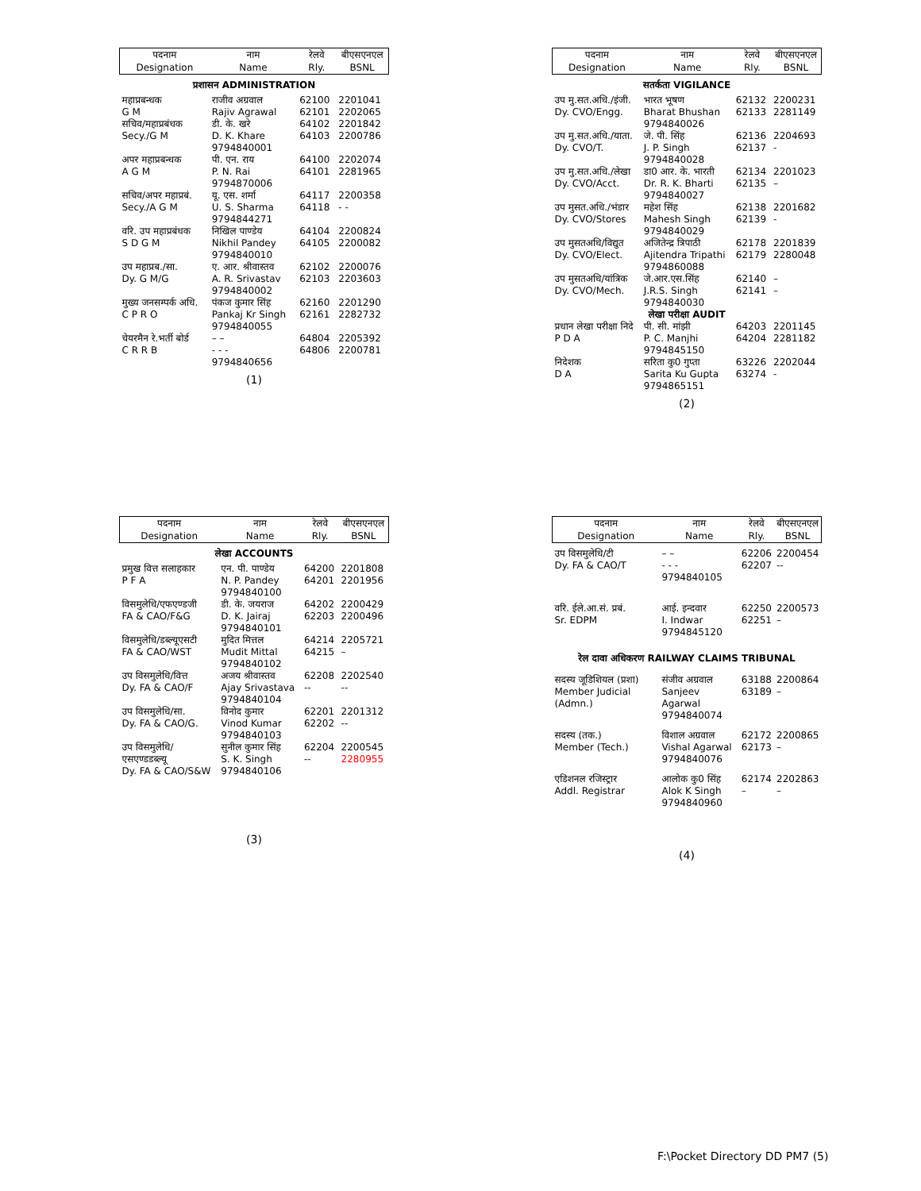| पदनाम Designation | नाम Name | रेलवे Rly. | बीएसएनएल BSNL |
| --- | --- | --- | --- |
| प्रशासन ADMINISTRATION | | | |
| महाप्रबन्धक G M | राजीव अग्रवाल Rajiv Agrawal | 62100 62101 | 2201041 2202065 |
| सचिव/महाप्रबंधक Secy./G M | डी. के. खरे D. K. Khare 9794840001 | 64102 64103 | 2201842 2200786 |
| अपर महाप्रबन्धक A G M | पी. एन. राय P. N. Rai 9794870006 | 64100 64101 | 2202074 2281965 |
| सचिव/अपर महाप्रबं. Secy./A G M | यू. एस. शर्मा U. S. Sharma 9794844271 | 64117 64118 | 2200358 - - |
| वरि. उप महाप्रबंधक S D G M | निखिल पाण्डेय Nikhil Pandey 9794840010 | 64104 64105 | 2200824 2200082 |
| उप महाप्रब./सा. Dy. G M/G | ए. आर. श्रीवास्तव A. R. Srivastav 9794840002 | 62102 62103 | 2200076 2203603 |
| मुख्य जनसम्पर्क अधि. C P R O | पंकज कुमार सिंह Pankaj Kr Singh 9794840055 | 62160 62161 | 2201290 2282732 |
| चेयरमैन रे.भर्ती बोर्ड C R R B | – – - - - 9794840656 | 64804 64806 | 2205392 2200781 |
(1)
| पदनाम Designation | नाम Name | रेलवे Rly. | बीएसएनएल BSNL |
| --- | --- | --- | --- |
| सतर्कता VIGILANCE | | | |
| उप मु.सत.अधि./इंजी. Dy. CVO/Engg. | भारत भूषण Bharat Bhushan 9794840026 | 62132 62133 | 2200231 2281149 |
| उप मु.सत.अधि./याता. Dy. CVO/T. | जे. पी. सिंह J. P. Singh 9794840028 | 62136 62137 | 2204693 - |
| उप मु.सत.अधि./लेखा Dy. CVO/Acct. | डा0 आर. के. भारती Dr. R. K. Bharti 9794840027 | 62134 62135 | 2201023 – |
| उप मुसत.अधि./भंडार Dy. CVO/Stores | महेश सिंह Mahesh Singh 9794840029 | 62138 62139 | 2201682 - |
| उप मुसतअधि/विद्युत Dy. CVO/Elect. | अजितेन्द्र त्रिपाठी Ajitendra Tripathi 9794860088 | 62178 62179 | 2201839 2280048 |
| उप मुसतअधि/यांत्रिक Dy. CVO/Mech. | जे.आर.एस.सिंह J.R.S. Singh 9794840030 | 62140 62141 | – – |
| लेखा परीक्षा AUDIT | | | |
| प्रधान लेखा परीक्षा निदे P D A | पी. सी. मांझी P. C. Manjhi 9794845150 | 64203 64204 | 2201145 2281182 |
| निदेशक D A | सरिता कु0 गुप्ता Sarita Ku Gupta 9794865151 | 63226 63274 | 2202044 - |
(2)
| पदनाम Designation | नाम Name | रेलवे Rly. | बीएसएनएल BSNL |
| --- | --- | --- | --- |
| लेखा ACCOUNTS | | | |
| प्रमुख वित्त सलाहकार P F A | एन. पी. पाण्डेय N. P. Pandey 9794840100 | 64200 64201 | 2201808 2201956 |
| विसमुलेधि/एफएण्डजी FA & CAO/F&G | डी. के. जयराज D. K. Jairaj 9794840101 | 64202 62203 | 2200429 2200496 |
| विसमुलेधि/डब्ल्यूएसटी FA & CAO/WST | मुदित मित्तल Mudit Mittal 9794840102 | 64214 64215 | 2205721 – |
| उप विसमुलेधि/वित्त Dy. FA & CAO/F | अजय श्रीवास्तव Ajay Srivastava 9794840104 | 62208 -- | 2202540 -- |
| उप विसमुलेधि/सा. Dy. FA & CAO/G. | विनोद कुमार Vinod Kumar 9794840103 | 62201 62202 | 2201312 -- |
| उप विसमुलेधि/ एसएण्डडब्ल्यू Dy. FA & CAO/S&W | सुनील कुमार सिंह S. K. Singh 9794840106 | 62204 -- | 2200545 2280955 |
(3)
| पदनाम Designation | नाम Name | रेलवे Rly. | बीएसएनएल BSNL |
| --- | --- | --- | --- |
| उप विसमुलेधि/टी Dy. FA & CAO/T | – – - - - 9794840105 | 62206 62207 | 2200454 -- |
| वरि. ईले.आ.सं. प्रबं. Sr. EDPM | आई. इन्दवार I. Indwar 9794845120 | 62250 62251 | 2200573 – |
| रेल दावा अधिकरण RAILWAY CLAIMS TRIBUNAL | | | |
| सदस्य जूडिशियल (प्रशा) Member Judicial (Admn.) | संजीव अग्रवाल Sanjeev Agarwal 9794840074 | 63188 63189 | 2200864 – |
| सदस्य (तक.) Member (Tech.) | विशाल अग्रवाल Vishal Agarwal 9794840076 | 62172 62173 | 2200865 – |
| एडिशनल रजिस्ट्रार Addl. Registrar | आलोक कु0 सिंह Alok K Singh 9794840960 | 62174 – | 2202863 – |
(4)
F:\Pocket Directory DD PM7 (5)